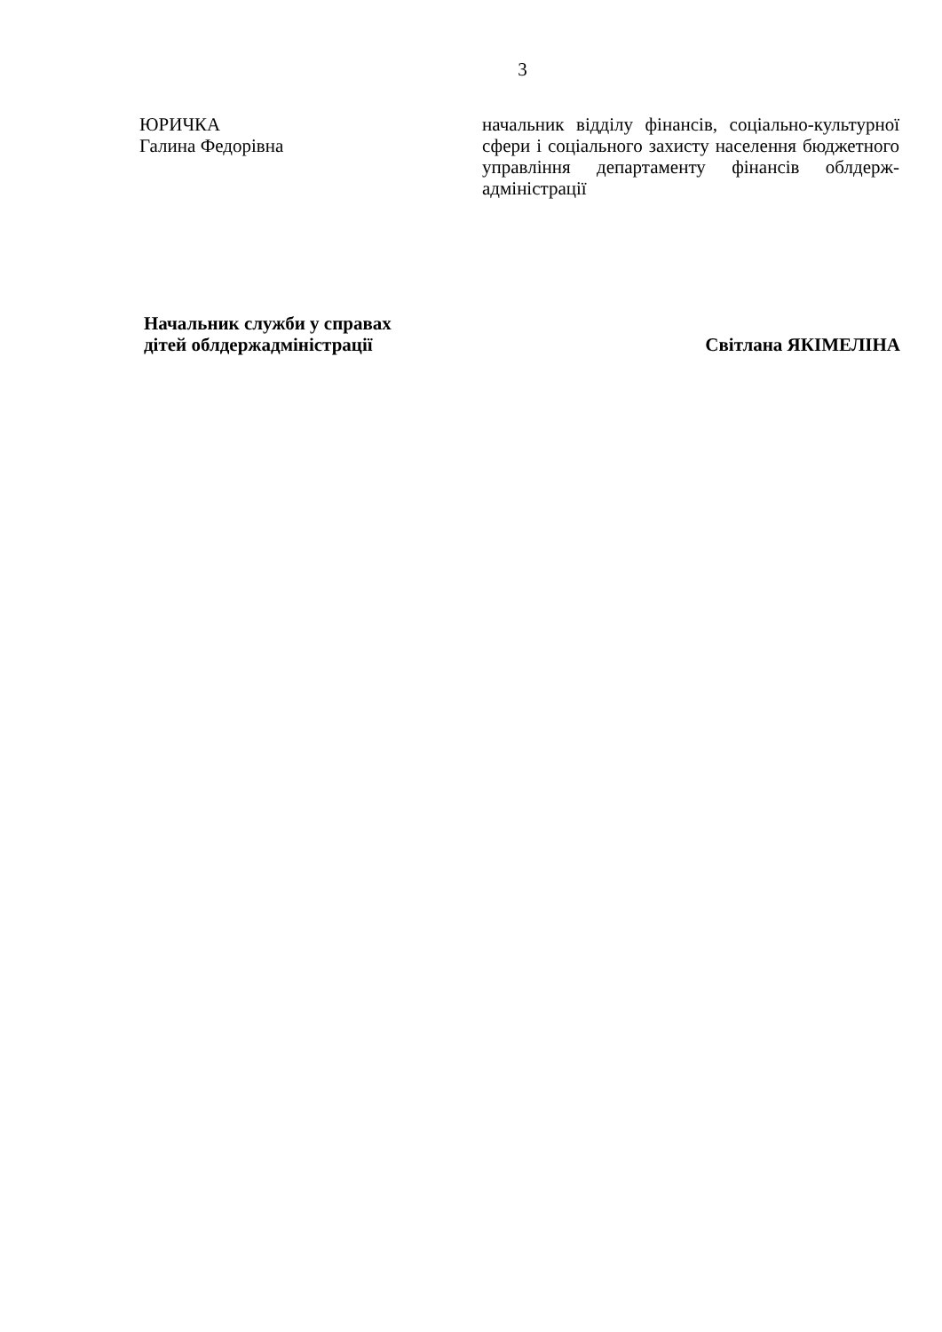3
ЮРИЧКА
Галина Федорівна
начальник відділу фінансів, соціально-культурної сфери і соціального захисту населення бюджетного управління департаменту фінансів облдерж-адміністрації
Начальник служби у справах
дітей облдержадміністрації
Світлана ЯКІМЕЛІНА